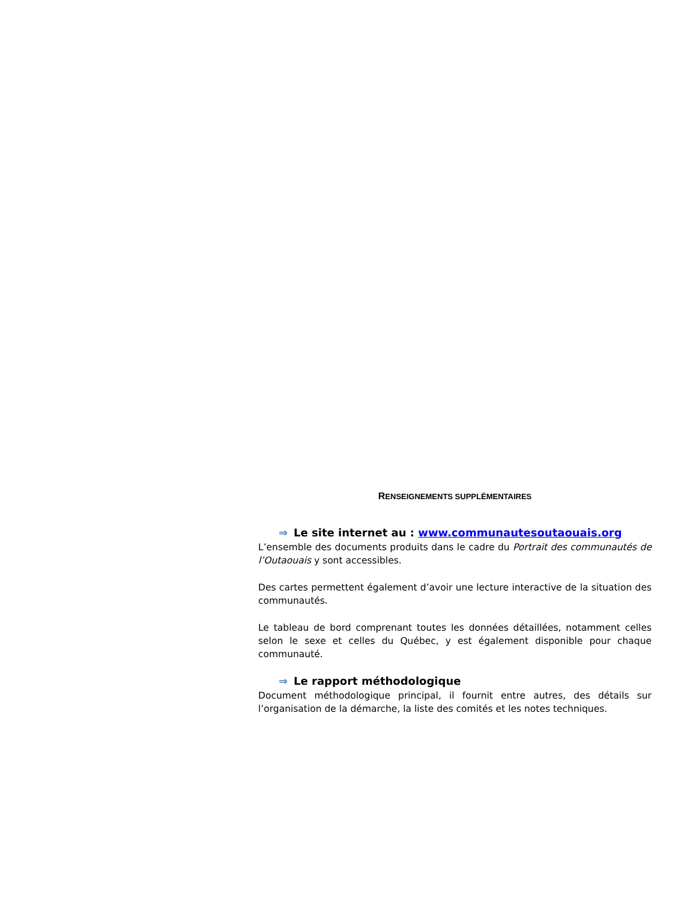RENSEIGNEMENTS SUPPLÉMENTAIRES
⇒ Le site internet au : www.communautesoutaouais.org
L’ensemble des documents produits dans le cadre du Portrait des communautés de l’Outaouais y sont accessibles.
Des cartes permettent également d’avoir une lecture interactive de la situation des communautés.
Le tableau de bord comprenant toutes les données détaillées, notamment celles selon le sexe et celles du Québec, y est également disponible pour chaque communauté.
⇒ Le rapport méthodologique
Document méthodologique principal, il fournit entre autres, des détails sur l’organisation de la démarche, la liste des comités et les notes techniques.